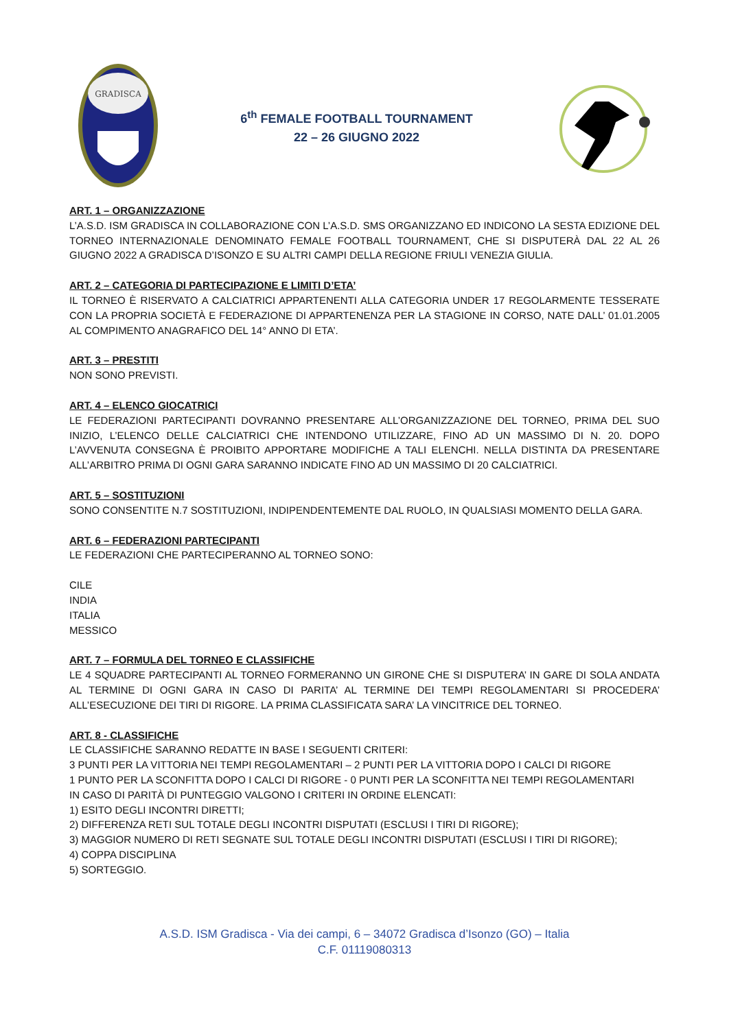GRADISCA
6<sup>th</sup> FEMALE FOOTBALL TOURNAMENT
22 – 26 GIUGNO 2022
ART. 1 – ORGANIZZAZIONE
L’A.S.D. ISM GRADISCA IN COLLABORAZIONE CON L’A.S.D. SMS ORGANIZZANO ED INDICONO LA SESTA EDIZIONE DEL TORNEO INTERNAZIONALE DENOMINATO FEMALE FOOTBALL TOURNAMENT, CHE SI DISPUTERÀ DAL 22 AL 26 GIUGNO 2022 A GRADISCA D’ISONZO E SU ALTRI CAMPI DELLA REGIONE FRIULI VENEZIA GIULIA.
ART. 2 – CATEGORIA DI PARTECIPAZIONE E LIMITI D’ETA’
IL TORNEO È RISERVATO A CALCIATRICI APPARTENENTI ALLA CATEGORIA UNDER 17 REGOLARMENTE TESSERATE CON LA PROPRIA SOCIETÀ E FEDERAZIONE DI APPARTENENZA PER LA STAGIONE IN CORSO, NATE DALL’ 01.01.2005 AL COMPIMENTO ANAGRAFICO DEL 14° ANNO DI ETA’.
ART. 3 – PRESTITI
NON SONO PREVISTI.
ART. 4 – ELENCO GIOCATRICI
LE FEDERAZIONI PARTECIPANTI DOVRANNO PRESENTARE ALL’ORGANIZZAZIONE DEL TORNEO, PRIMA DEL SUO INIZIO, L’ELENCO DELLE CALCIATRICI CHE INTENDONO UTILIZZARE, FINO AD UN MASSIMO DI N. 20. DOPO L’AVVENUTA CONSEGNA È PROIBITO APPORTARE MODIFICHE A TALI ELENCHI. NELLA DISTINTA DA PRESENTARE ALL’ARBITRO PRIMA DI OGNI GARA SARANNO INDICATE FINO AD UN MASSIMO DI 20 CALCIATRICI.
ART. 5 – SOSTITUZIONI
SONO CONSENTITE N.7 SOSTITUZIONI, INDIPENDENTEMENTE DAL RUOLO, IN QUALSIASI MOMENTO DELLA GARA.
ART. 6 – FEDERAZIONI PARTECIPANTI
LE FEDERAZIONI CHE PARTECIPERANNO AL TORNEO SONO:
CILE
INDIA
ITALIA
MESSICO
ART. 7 – FORMULA DEL TORNEO E CLASSIFICHE
LE 4 SQUADRE PARTECIPANTI AL TORNEO FORMERANNO UN GIRONE CHE SI DISPUTERA’ IN GARE DI SOLA ANDATA AL TERMINE DI OGNI GARA IN CASO DI PARITA’ AL TERMINE DEI TEMPI REGOLAMENTARI SI PROCEDERA’ ALL’ESECUZIONE DEI TIRI DI RIGORE. LA PRIMA CLASSIFICATA SARA’ LA VINCITRICE DEL TORNEO.
ART. 8 - CLASSIFICHE
LE CLASSIFICHE SARANNO REDATTE IN BASE I SEGUENTI CRITERI:
3 PUNTI PER LA VITTORIA NEI TEMPI REGOLAMENTARI – 2 PUNTI PER LA VITTORIA DOPO I CALCI DI RIGORE
1 PUNTO PER LA SCONFITTA DOPO I CALCI DI RIGORE - 0 PUNTI PER LA SCONFITTA NEI TEMPI REGOLAMENTARI
IN CASO DI PARITÀ DI PUNTEGGIO VALGONO I CRITERI IN ORDINE ELENCATI:
1) ESITO DEGLI INCONTRI DIRETTI;
2) DIFFERENZA RETI SUL TOTALE DEGLI INCONTRI DISPUTATI (ESCLUSI I TIRI DI RIGORE);
3) MAGGIOR NUMERO DI RETI SEGNATE SUL TOTALE DEGLI INCONTRI DISPUTATI (ESCLUSI I TIRI DI RIGORE);
4) COPPA DISCIPLINA
5) SORTEGGIO.
A.S.D. ISM Gradisca - Via dei campi, 6 – 34072 Gradisca d’Isonzo (GO) – Italia
C.F. 01119080313